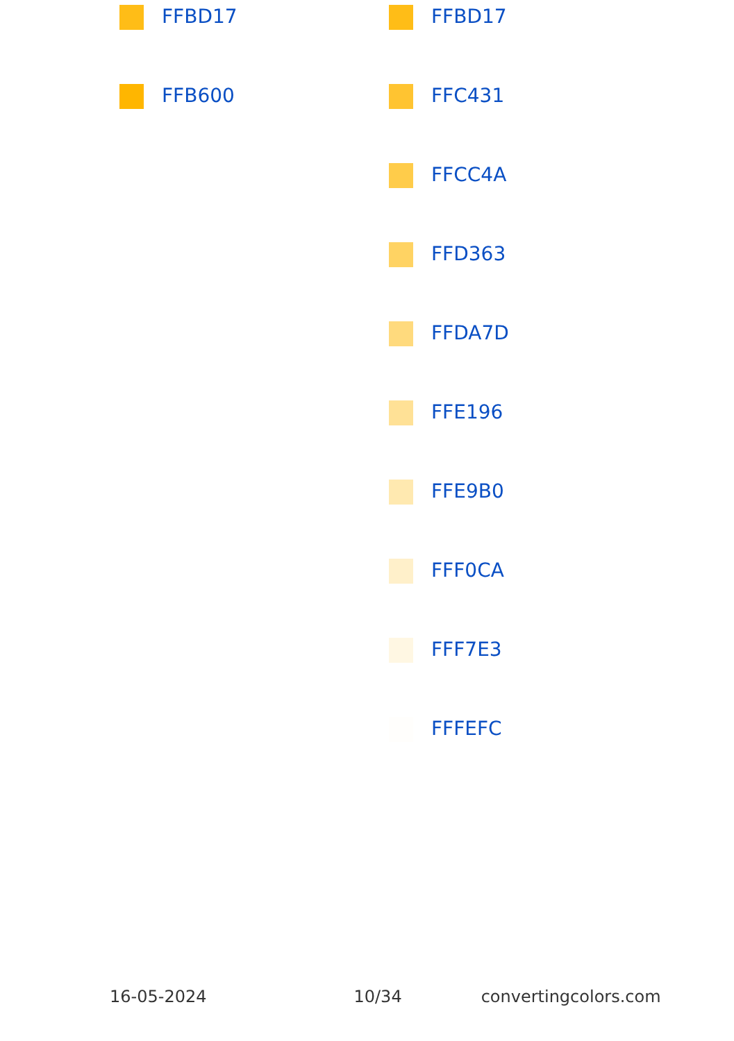FFBD17
FFB600
FFBD17
FFC431
FFCC4A
FFD363
FFDA7D
FFE196
FFE9B0
FFF0CA
FFF7E3
FFFEFC
16-05-2024 10/34 convertingcolors.com